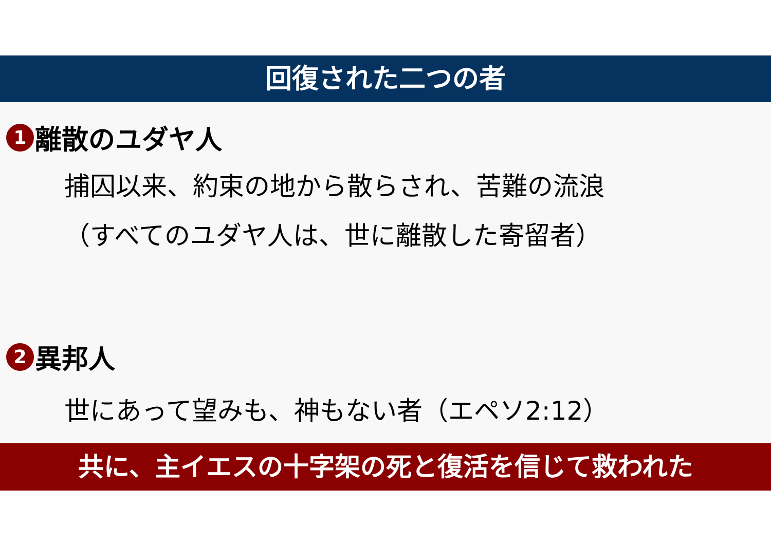回復された二つの者
1 離散のユダヤ人
捕囚以来、約束の地から散らされ、苦難の流浪
（すべてのユダヤ人は、世に離散した寄留者）
2 異邦人
世にあって望みも、神もない者（エペソ2:12）
共に、主イエスの十字架の死と復活を信じて救われた